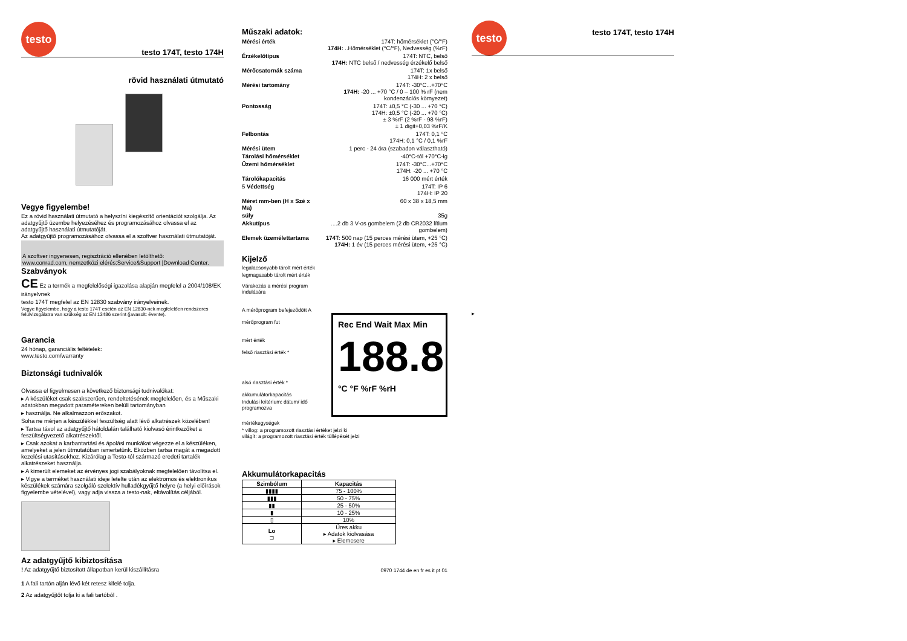testo
testo 174T, testo 174H
rövid használati útmutató
Vegye figyelembe!
Ez a rövid használati útmutató a helyszíni kiegészítő orientációt szolgálja. Az adatgyűjtő üzembe helyezéséhez és programozásához olvassa el az adatgyűjtő használati útmutatóját.
Az adatgyűjtő programozásához olvassa el a szoftver használati útmutatóját.
A szoftver ingyenesen, regisztráció ellenében letölthető:
www.conrad.com, nemzetközi elérés:Service&Support |Download Center.
Szabványok
CE Ez a termék a megfelelőségi igazolása alapján megfelel a 2004/108/EK irányelvnek
testo 174T megfelel az EN 12830 szabvány irányelveinek.
Vegye figyelembe, hogy a testo 174T esetén az EN 12830-nek megfelelően rendszeres felülvizsgálatra van szükség az EN 13486 szerint (javasolt: évente).
Garancia
24 hónap, garanciális feltételek:
www.testo.com/warranty
Biztonsági tudnivalók
Olvassa el figyelmesen a következő biztonsági tudnivalókat:
▸ A készüléket csak szakszerűen, rendeltetésének megfelelően, és a Műszaki adatokban megadott paramétereken belüli tartományban
▸ használja. Ne alkalmazzon erőszakot.
Soha ne mérjen a készülékkel feszültség alatt lévő alkatrészek közelében!
▸ Tartsa távol az adatgyűjtő hátoldalán található kiolvasó érintkezőket a feszültségvezető alkatrészektől.
▸ Csak azokat a karbantartási és ápolási munkákat végezze el a készüléken, amelyeket a jelen útmutatóban ismertetünk. Eközben tartsa magát a megadott kezelési utasításokhoz. Kizárólag a Testo-tól származó eredeti tartalék alkatrészeket használja.
▸ A kimerült elemeket az érvényes jogi szabályoknak megfelelően távolítsa el.
▸ Vigye a terméket használati ideje letelte után az elektromos és elektronikus készülékek számára szolgáló szelektív hulladékgyűjtő helyre (a helyi előírások figyelembe vételével), vagy adja vissza a testo-nak, eltávolítás céljából.
Az adatgyűjtő kibiztosítása
! Az adatgyűjtő biztosított állapotban kerül kiszállításra
1 A fali tartón alján lévő két retesz kifelé tolja.
2 Az adatgyűjtőt tolja ki a fali tartóból .
Műszaki adatok:
| Mérési érték | 174T: hőmérséklet (°C/°F) 174H: ..Hőmérséklet (°C/°F), Nedvesség (%rF) |
| Érzékelőtípus | 174T: NTC, belső 174H: NTC belső / nedvesség érzékelő belső |
| Mérőcsatornák száma | 174T: 1x belső 174H: 2 x belső |
| Mérési tartomány | 174T: -30°C...+70°C 174H: -20 ... +70 °C / 0 – 100 % rF (nem kondenzációs környezet) |
| Pontosság | 174T: ±0,5 °C (-30 ... +70 °C) 174H: ±0,5 °C (-20 ... +70 °C) ± 3 %rF (2 %rF - 98 %rF) ± 1 digit+0,03 %rF/K |
| Felbontás | 174T: 0,1 °C 174H: 0,1 °C / 0,1 %rF |
| Mérési ütem | 1 perc - 24 óra (szabadon választható) |
| Tárolási hőmérséklet | -40°C-tól +70°C-ig |
| Üzemi hőmérséklet | 174T: -30°C...+70°C 174H: -20 ... +70 °C |
| Tárolókapacitás | 16 000 mért érték |
| 5 Védettség | 174T: IP 6 174H: IP 20 |
| Méret mm-ben (H x Szé x Ma) | 60 x 38 x 18,5 mm |
| súly | 35g |
| Akkutípus | ....2 db 3 V-os gombelem (2 db CR2032 lítium gombelem) |
| Elemek üzemélettartama | 174T: 500 nap (15 perces mérési ütem, +25 °C) 174H: 1 év (15 perces mérési ütem, +25 °C) |
Kijelző
legalacsonyabb tárolt mért érték
legmagasabb tárolt mért érték
Várakozás a mérési program indulására
A mérőprogram befejeződött A
mérőprogram fut
mért érték
felső riasztási érték *
alsó riasztási érték *
akkumulátorkapacitás
Indulási kritérium: dátum/ idő programozva
mértékegységek
Rec End Wait Max Min
188.8
°C °F %rF %rH
* villog: a programozott riasztási értéket jelzi ki
világít: a programozott riasztási érték túllépését jelzi
Akkumulátorkapacitás
| Szimbólum | Kapacitás |
| --- | --- |
| ▮▮▮▮ | 75 - 100% |
| ▮▮▮ | 50 - 75% |
| ▮▮ | 25 - 50% |
| ▮ | 10 - 25% |
| ▯ | 10% |
| Lo ⊐ | Üres akku ▸ Adatok kiolvasása ▸ Elemcsere |
0970 1744 de en fr es it pt 01
testo
testo 174T, testo 174H
▸